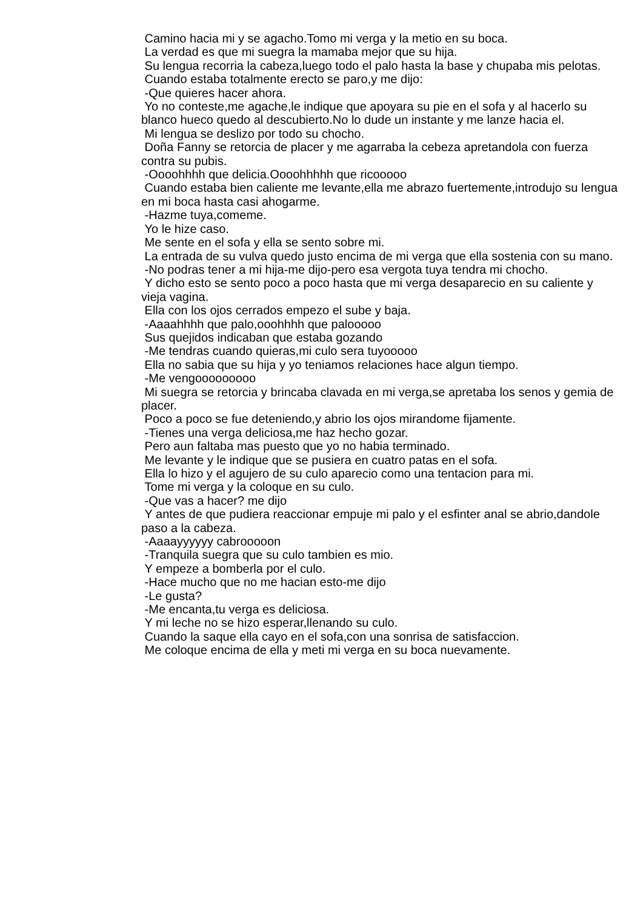Camino hacia mi y se agacho.Tomo mi verga y la metio en su boca.
La verdad es que mi suegra la mamaba mejor que su hija.
Su lengua recorria la cabeza,luego todo el palo hasta la base y chupaba mis pelotas.
Cuando estaba totalmente erecto se paro,y me dijo:
-Que quieres hacer ahora.
Yo no conteste,me agache,le indique que apoyara su pie en el sofa y al hacerlo su blanco hueco quedo al descubierto.No lo dude un instante y me lanze hacia el.
Mi lengua se deslizo por todo su chocho.
Doña Fanny se retorcia de placer y me agarraba la cebeza apretandola con fuerza contra su pubis.
-Oooohhhh que delicia.Oooohhhhh que ricooooo
Cuando estaba bien caliente me levante,ella me abrazo fuertemente,introdujo su lengua en mi boca hasta casi ahogarme.
-Hazme tuya,comeme.
Yo le hize caso.
Me sente en el sofa y ella se sento sobre mi.
La entrada de su vulva quedo justo encima de mi verga que ella sostenia con su mano.
-No podras tener a mi hija-me dijo-pero esa vergota tuya tendra mi chocho.
Y dicho esto se sento poco a poco hasta que mi verga desaparecio en su caliente y vieja vagina.
Ella con los ojos cerrados empezo el sube y baja.
-Aaaahhhh que palo,ooohhhh que palooooo
Sus quejidos indicaban que estaba gozando
-Me tendras cuando quieras,mi culo sera tuyooooo
Ella no sabia que su hija y yo teniamos relaciones hace algun tiempo.
-Me vengooooooooo
Mi suegra se retorcia y brincaba clavada en mi verga,se apretaba los senos y gemia de placer.
Poco a poco se fue deteniendo,y abrio los ojos mirandome fijamente.
-Tienes una verga deliciosa,me haz hecho gozar.
Pero aun faltaba mas puesto que yo no habia terminado.
Me levante y le indique que se pusiera en cuatro patas en el sofa.
Ella lo hizo y el agujero de su culo aparecio como una tentacion para mi.
Tome mi verga y la coloque en su culo.
-Que vas a hacer? me dijo
Y antes de que pudiera reaccionar empuje mi palo y el esfinter anal se abrio,dandole paso a la cabeza.
-Aaaayyyyyy cabrooooon
-Tranquila suegra que su culo tambien es mio.
Y empeze a bomberla por el culo.
-Hace mucho que no me hacian esto-me dijo
-Le gusta?
-Me encanta,tu verga es deliciosa.
Y mi leche no se hizo esperar,llenando su culo.
Cuando la saque ella cayo en el sofa,con una sonrisa de satisfaccion.
Me coloque encima de ella y meti mi verga en su boca nuevamente.